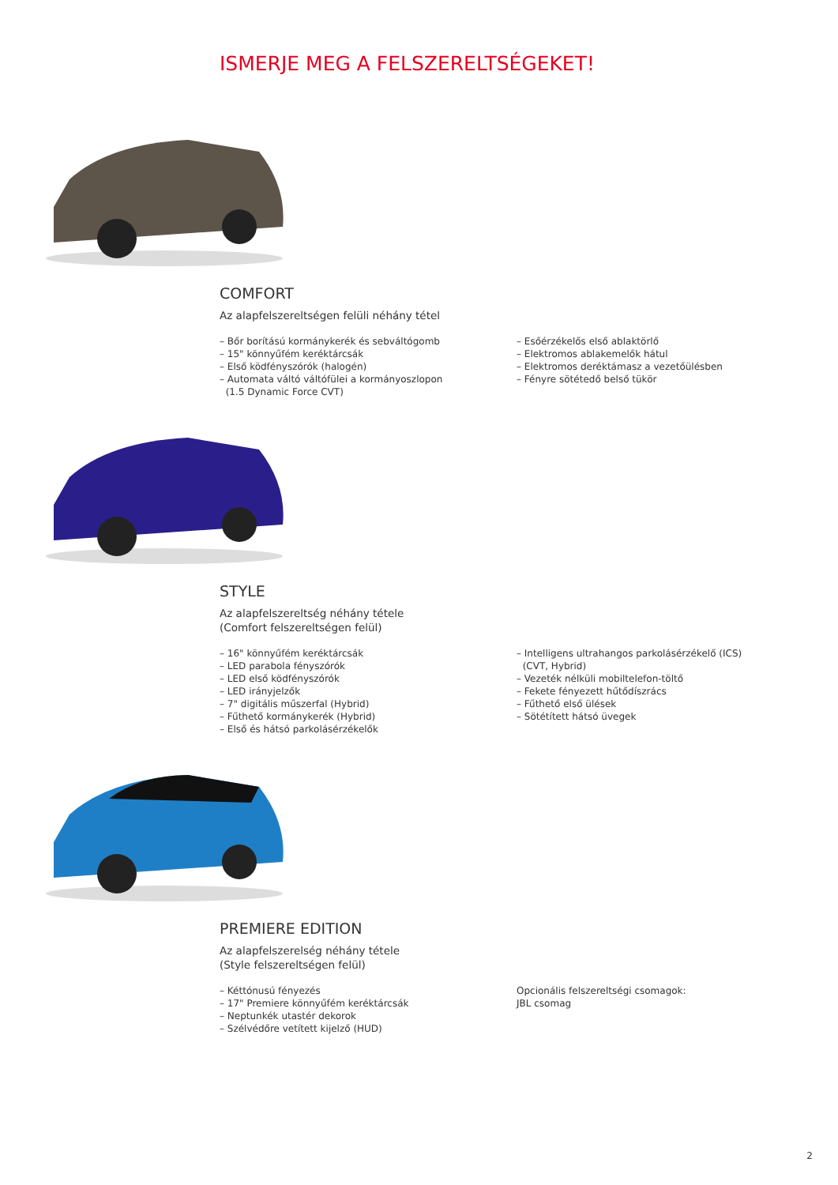ISMERJE MEG A FELSZERELTSÉGEKET!
COMFORT
Az alapfelszereltségen felüli néhány tétel
– Bőr borítású kormánykerék és sebváltógomb
– 15" könnyűfém keréktárcsák
– Első ködfényszórók (halogén)
– Automata váltó váltófülei a kormányoszlopon
(1.5 Dynamic Force CVT)
– Esőérzékelős első ablaktörlő
– Elektromos ablakemelők hátul
– Elektromos deréktámasz a vezetőülésben
– Fényre sötétedő belső tükör
STYLE
Az alapfelszereltség néhány tétele
(Comfort felszereltségen felül)
– 16" könnyűfém keréktárcsák
– LED parabola fényszórók
– LED első ködfényszórók
– LED irányjelzők
– 7" digitális műszerfal (Hybrid)
– Fűthető kormánykerék (Hybrid)
– Első és hátsó parkolásérzékelők
– Intelligens ultrahangos parkolásérzékelő (ICS)
(CVT, Hybrid)
– Vezeték nélküli mobiltelefon-töltő
– Fekete fényezett hűtődíszrács
– Fűthető első ülések
– Sötétített hátsó üvegek
PREMIERE EDITION
Az alapfelszerelség néhány tétele
(Style felszereltségen felül)
– Kéttónusú fényezés
– 17" Premiere könnyűfém keréktárcsák
– Neptunkék utastér dekorok
– Szélvédőre vetített kijelző (HUD)
Opcionális felszereltségi csomagok:
JBL csomag
2